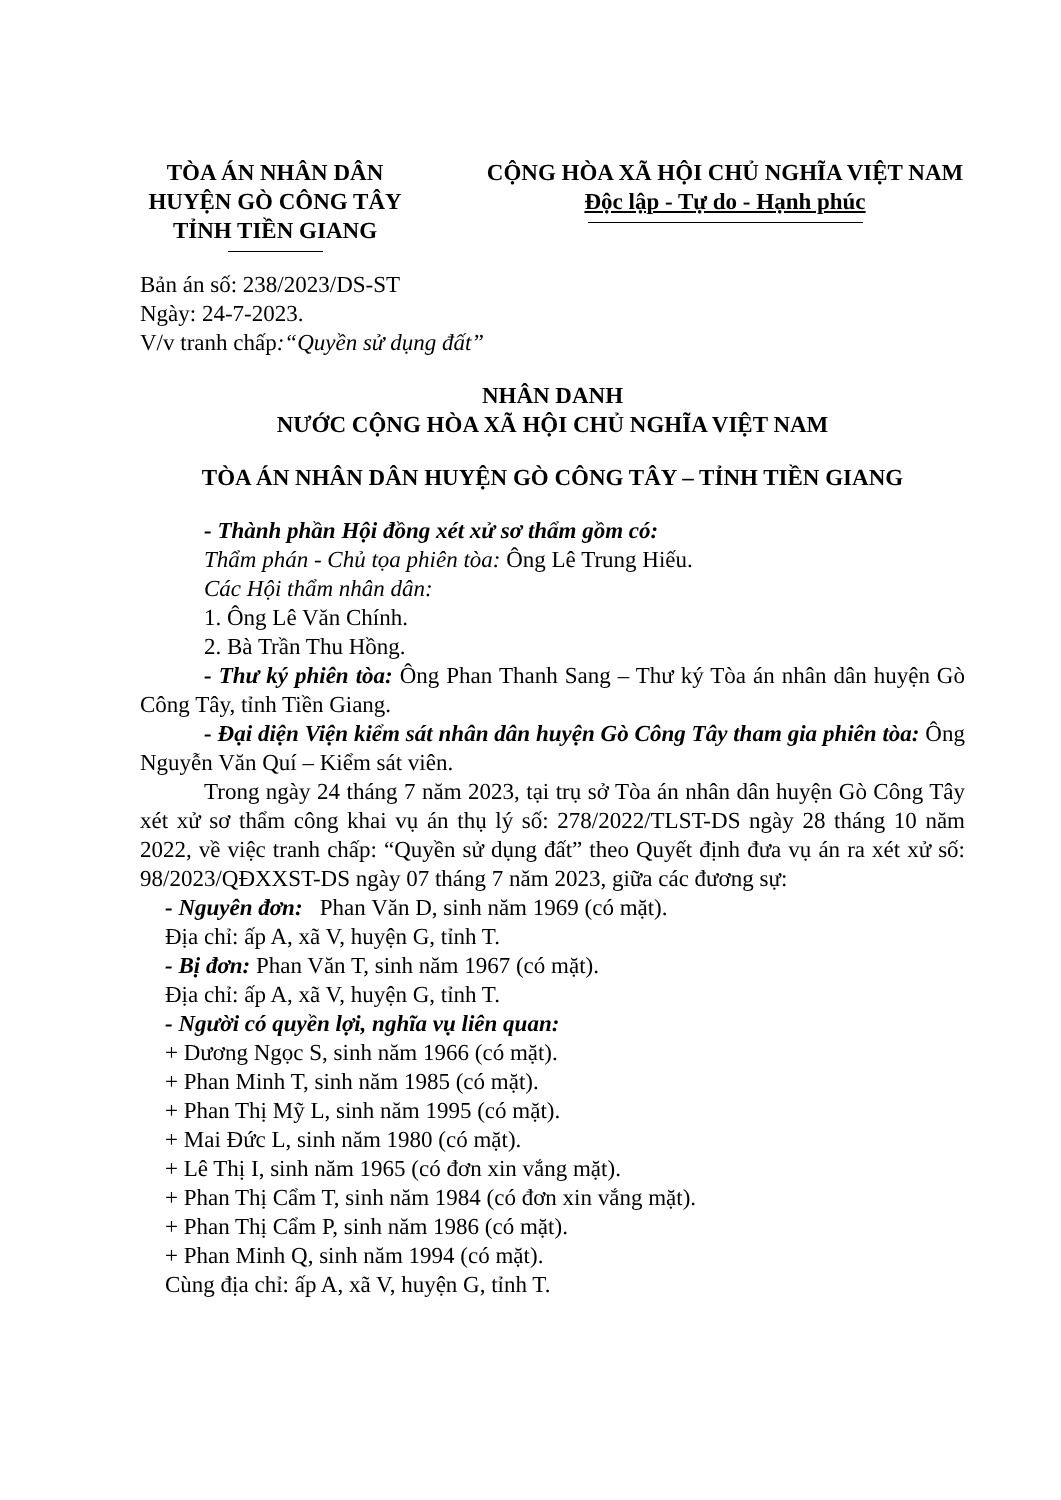TÒA ÁN NHÂN DÂN
HUYỆN GÒ CÔNG TÂY
TỈNH TIỀN GIANG
CỘNG HÒA XÃ HỘI CHỦ NGHĨA VIỆT NAM
Độc lập - Tự do - Hạnh phúc
Bản án số: 238/2023/DS-ST
Ngày: 24-7-2023.
V/v tranh chấp:“Quyền sử dụng đất”
NHÂN DANH
NƯỚC CỘNG HÒA XÃ HỘI CHỦ NGHĨA VIỆT NAM
TÒA ÁN NHÂN DÂN HUYỆN GÒ CÔNG TÂY – TỈNH TIỀN GIANG
- Thành phần Hội đồng xét xử sơ thẩm gồm có:
Thẩm phán - Chủ tọa phiên tòa: Ông Lê Trung Hiếu.
Các Hội thẩm nhân dân:
1. Ông Lê Văn Chính.
2. Bà Trần Thu Hồng.
- Thư ký phiên tòa: Ông Phan Thanh Sang – Thư ký Tòa án nhân dân huyện Gò Công Tây, tỉnh Tiền Giang.
- Đại diện Viện kiểm sát nhân dân huyện Gò Công Tây tham gia phiên tòa: Ông Nguyễn Văn Quí – Kiểm sát viên.
Trong ngày 24 tháng 7 năm 2023, tại trụ sở Tòa án nhân dân huyện Gò Công Tây xét xử sơ thẩm công khai vụ án thụ lý số: 278/2022/TLST-DS ngày 28 tháng 10 năm 2022, về việc tranh chấp: “Quyền sử dụng đất” theo Quyết định đưa vụ án ra xét xử số: 98/2023/QĐXXST-DS ngày 07 tháng 7 năm 2023, giữa các đương sự:
- Nguyên đơn: Phan Văn D, sinh năm 1969 (có mặt).
Địa chỉ: ấp A, xã V, huyện G, tỉnh T.
- Bị đơn: Phan Văn T, sinh năm 1967 (có mặt).
Địa chỉ: ấp A, xã V, huyện G, tỉnh T.
- Người có quyền lợi, nghĩa vụ liên quan:
+ Dương Ngọc S, sinh năm 1966 (có mặt).
+ Phan Minh T, sinh năm 1985 (có mặt).
+ Phan Thị Mỹ L, sinh năm 1995 (có mặt).
+ Mai Đức L, sinh năm 1980 (có mặt).
+ Lê Thị I, sinh năm 1965 (có đơn xin vắng mặt).
+ Phan Thị Cẩm T, sinh năm 1984 (có đơn xin vắng mặt).
+ Phan Thị Cẩm P, sinh năm 1986 (có mặt).
+ Phan Minh Q, sinh năm 1994 (có mặt).
Cùng địa chỉ: ấp A, xã V, huyện G, tỉnh T.